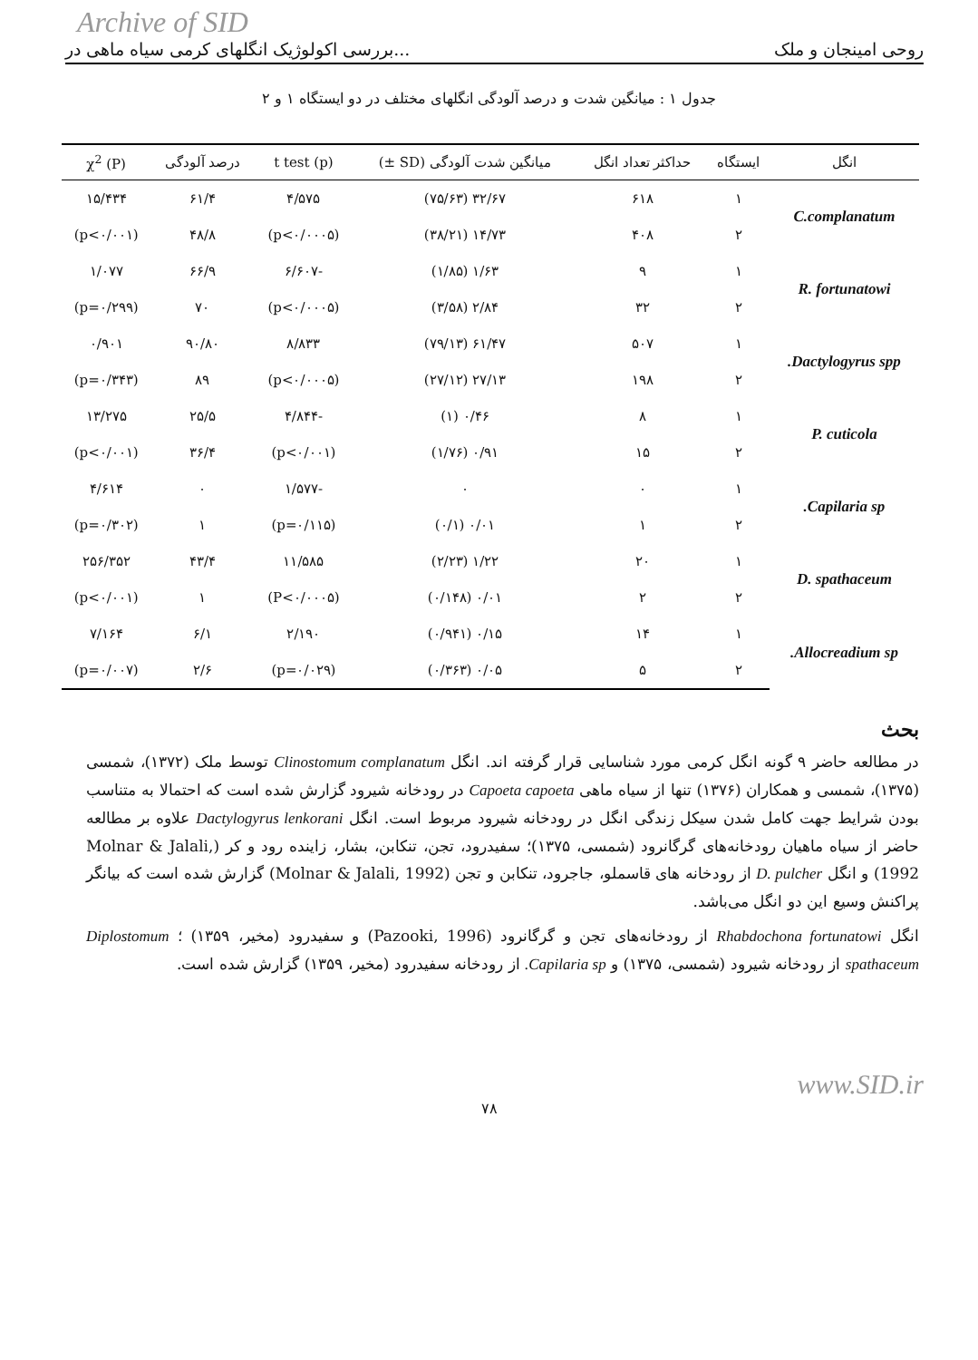Archive of SID
بررسی اکولوژیک انگلهای کرمی سیاه ماهی در... روحی امینجان و ملک
جدول ۱ : میانگین شدت و درصد آلودگی انگلهای مختلف در دو ایستگاه ۱ و ۲
| انگل | ایستگاه | حداکثر تعداد انگل | میانگین شدت آلودگی (SD ±) | t test (p) | درصد آلودگی | χ<sup>2</sup> (P) |
| --- | --- | --- | --- | --- | --- | --- |
| C.complanatum | ۱ | ۶۱۸ | ۳۲/۶۷ (۷۵/۶۳) | ۴/۵۷۵ | ۶۱/۴ | ۱۵/۴۳۴ |
| | ۲ | ۴۰۸ | ۱۴/۷۳ (۳۸/۲۱) | (p<۰/۰۰۰۵) | ۴۸/۸ | (p<۰/۰۰۱) |
| R. fortunatowi | ۱ | ۹ | ۱/۶۳ (۱/۸۵) | -۶/۶۰۷ | ۶۶/۹ | ۱/۰۷۷ |
| | ۲ | ۳۲ | ۲/۸۴ (۳/۵۸) | (p<۰/۰۰۰۵) | ۷۰ | (p=۰/۲۹۹) |
| Dactylogyrus spp. | ۱ | ۵۰۷ | ۶۱/۴۷ (۷۹/۱۳) | ۸/۸۳۳ | ۹۰/۸۰ | ۰/۹۰۱ |
| | ۲ | ۱۹۸ | ۲۷/۱۳ (۲۷/۱۲) | (p<۰/۰۰۰۵) | ۸۹ | (p=۰/۳۴۳) |
| P. cuticola | ۱ | ۸ | ۰/۴۶ (۱) | -۴/۸۴۴ | ۲۵/۵ | ۱۳/۲۷۵ |
| | ۲ | ۱۵ | ۰/۹۱ (۱/۷۶) | (p<۰/۰۰۱) | ۳۶/۴ | (p<۰/۰۰۱) |
| Capilaria sp. | ۱ | ۰ | ۰ | -۱/۵۷۷ | ۰ | ۴/۶۱۴ |
| | ۲ | ۱ | ۰/۰۱ (۰/۱) | (p=۰/۱۱۵) | ۱ | (p=۰/۳۰۲) |
| D. spathaceum | ۱ | ۲۰ | ۱/۲۲ (۲/۲۳) | ۱۱/۵۸۵ | ۴۳/۴ | ۲۵۶/۳۵۲ |
| | ۲ | ۲ | ۰/۰۱ (۰/۱۴۸) | (P<۰/۰۰۰۵) | ۱ | (p<۰/۰۰۱) |
| Allocreadium sp. | ۱ | ۱۴ | ۰/۱۵ (۰/۹۴۱) | ۲/۱۹۰ | ۶/۱ | ۷/۱۶۴ |
| | ۲ | ۵ | ۰/۰۵ (۰/۳۶۳) | (p=۰/۰۲۹) | ۲/۶ | (p=۰/۰۰۷) |
بحث
در مطالعه حاضر ۹ گونه انگل کرمی مورد شناسایی قرار گرفته اند. انگل Clinostomum complanatum توسط ملک (۱۳۷۲)، شمسی (۱۳۷۵)، شمسی و همکاران (۱۳۷۶) تنها از سیاه ماهی Capoeta capoeta در رودخانه شیرود گزارش شده است که احتمالا به متناسب بودن شرایط جهت کامل شدن سیکل زندگی انگل در رودخانه شیرود مربوط است. انگل Dactylogyrus lenkorani علاوه بر مطالعه حاضر از سیاه ماهیان رودخانه‌های گرگانرود (شمسی، ۱۳۷۵)؛ سفیدرود، تجن، تنکابن، بشار، زاینده رود و کر (Molnar & Jalali, 1992) و انگل D. pulcher از رودخانه های قاسملو، جاجرود، تنکابن و تجن (Molnar & Jalali, 1992) گزارش شده است که بیانگر پراکنش وسیع این دو انگل می‌باشد.
انگل Rhabdochona fortunatowi از رودخانه‌های تجن و گرگانرود (Pazooki, 1996) و سفیدرود (مخیر، ۱۳۵۹) ؛ Diplostomum spathaceum از رودخانه شیرود (شمسی، ۱۳۷۵) و Capilaria sp. از رودخانه سفیدرود (مخیر، ۱۳۵۹) گزارش شده است.
www.SID.ir
۷۸